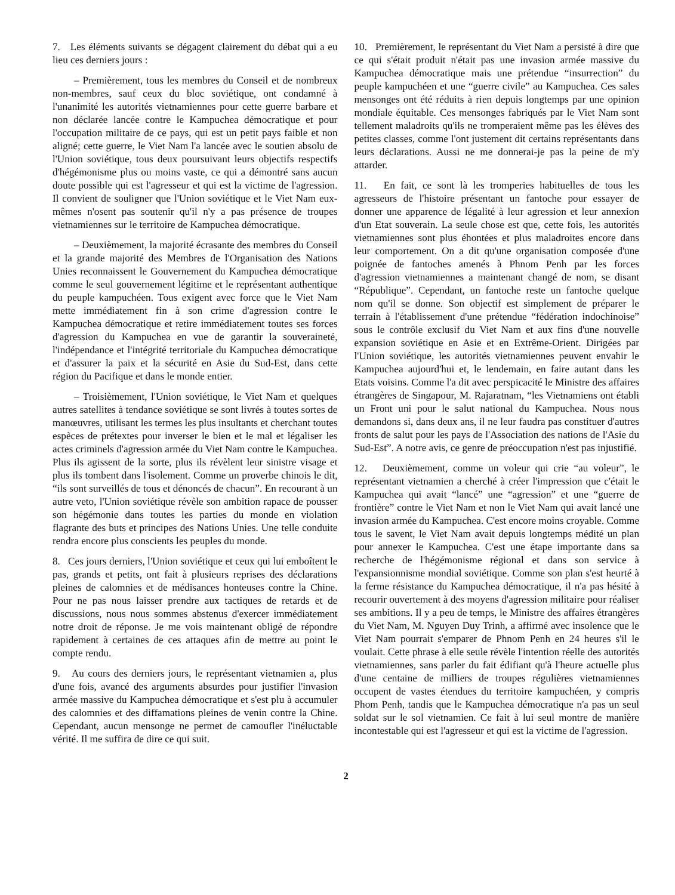7. Les éléments suivants se dégagent clairement du débat qui a eu lieu ces derniers jours :
– Premièrement, tous les membres du Conseil et de nombreux non-membres, sauf ceux du bloc soviétique, ont condamné à l'unanimité les autorités vietnamiennes pour cette guerre barbare et non déclarée lancée contre le Kampuchea démocratique et pour l'occupation militaire de ce pays, qui est un petit pays faible et non aligné; cette guerre, le Viet Nam l'a lancée avec le soutien absolu de l'Union soviétique, tous deux poursuivant leurs objectifs respectifs d'hégémonisme plus ou moins vaste, ce qui a démontré sans aucun doute possible qui est l'agresseur et qui est la victime de l'agression. Il convient de souligner que l'Union soviétique et le Viet Nam eux-mêmes n'osent pas soutenir qu'il n'y a pas présence de troupes vietnamiennes sur le territoire de Kampuchea démocratique.
– Deuxièmement, la majorité écrasante des membres du Conseil et la grande majorité des Membres de l'Organisation des Nations Unies reconnaissent le Gouvernement du Kampuchea démocratique comme le seul gouvernement légitime et le représentant authentique du peuple kampuchéen. Tous exigent avec force que le Viet Nam mette immédiatement fin à son crime d'agression contre le Kampuchea démocratique et retire immédiatement toutes ses forces d'agression du Kampuchea en vue de garantir la souveraineté, l'indépendance et l'intégrité territoriale du Kampuchea démocratique et d'assurer la paix et la sécurité en Asie du Sud-Est, dans cette région du Pacifique et dans le monde entier.
– Troisièmement, l'Union soviétique, le Viet Nam et quelques autres satellites à tendance soviétique se sont livrés à toutes sortes de manœuvres, utilisant les termes les plus insultants et cherchant toutes espèces de prétextes pour inverser le bien et le mal et légaliser les actes criminels d'agression armée du Viet Nam contre le Kampuchea. Plus ils agissent de la sorte, plus ils révèlent leur sinistre visage et plus ils tombent dans l'isolement. Comme un proverbe chinois le dit, “ils sont surveillés de tous et dénoncés de chacun”. En recourant à un autre veto, l'Union soviétique révèle son ambition rapace de pousser son hégémonie dans toutes les parties du monde en violation flagrante des buts et principes des Nations Unies. Une telle conduite rendra encore plus conscients les peuples du monde.
8. Ces jours derniers, l'Union soviétique et ceux qui lui emboîtent le pas, grands et petits, ont fait à plusieurs reprises des déclarations pleines de calomnies et de médisances honteuses contre la Chine. Pour ne pas nous laisser prendre aux tactiques de retards et de discussions, nous nous sommes abstenus d'exercer immédiatement notre droit de réponse. Je me vois maintenant obligé de répondre rapidement à certaines de ces attaques afin de mettre au point le compte rendu.
9. Au cours des derniers jours, le représentant vietnamien a, plus d'une fois, avancé des arguments absurdes pour justifier l'invasion armée massive du Kampuchea démocratique et s'est plu à accumuler des calomnies et des diffamations pleines de venin contre la Chine. Cependant, aucun mensonge ne permet de camoufler l'inéluctable vérité. Il me suffira de dire ce qui suit.
10. Premièrement, le représentant du Viet Nam a persisté à dire que ce qui s'était produit n'était pas une invasion armée massive du Kampuchea démocratique mais une prétendue “insurrection” du peuple kampuchéen et une “guerre civile” au Kampuchea. Ces sales mensonges ont été réduits à rien depuis longtemps par une opinion mondiale équitable. Ces mensonges fabriqués par le Viet Nam sont tellement maladroits qu'ils ne tromperaient même pas les élèves des petites classes, comme l'ont justement dit certains représentants dans leurs déclarations. Aussi ne me donnerai-je pas la peine de m'y attarder.
11. En fait, ce sont là les tromperies habituelles de tous les agresseurs de l'histoire présentant un fantoche pour essayer de donner une apparence de légalité à leur agression et leur annexion d'un Etat souverain. La seule chose est que, cette fois, les autorités vietnamiennes sont plus éhontées et plus maladroites encore dans leur comportement. On a dit qu'une organisation composée d'une poignée de fantoches amenés à Phnom Penh par les forces d'agression vietnamiennes a maintenant changé de nom, se disant “République”. Cependant, un fantoche reste un fantoche quelque nom qu'il se donne. Son objectif est simplement de préparer le terrain à l'établissement d'une prétendue “fédération indochinoise” sous le contrôle exclusif du Viet Nam et aux fins d'une nouvelle expansion soviétique en Asie et en Extrême-Orient. Dirigées par l'Union soviétique, les autorités vietnamiennes peuvent envahir le Kampuchea aujourd'hui et, le lendemain, en faire autant dans les Etats voisins. Comme l'a dit avec perspicacité le Ministre des affaires étrangères de Singapour, M. Rajaratnam, “les Vietnamiens ont établi un Front uni pour le salut national du Kampuchea. Nous nous demandons si, dans deux ans, il ne leur faudra pas constituer d'autres fronts de salut pour les pays de l'Association des nations de l'Asie du Sud-Est”. A notre avis, ce genre de préoccupation n'est pas injustifié.
12. Deuxièmement, comme un voleur qui crie “au voleur”, le représentant vietnamien a cherché à créer l'impression que c'était le Kampuchea qui avait “lancé” une “agression” et une “guerre de frontière” contre le Viet Nam et non le Viet Nam qui avait lancé une invasion armée du Kampuchea. C'est encore moins croyable. Comme tous le savent, le Viet Nam avait depuis longtemps médité un plan pour annexer le Kampuchea. C'est une étape importante dans sa recherche de l'hégémonisme régional et dans son service à l'expansionnisme mondial soviétique. Comme son plan s'est heurté à la ferme résistance du Kampuchea démocratique, il n'a pas hésité à recourir ouvertement à des moyens d'agression militaire pour réaliser ses ambitions. Il y a peu de temps, le Ministre des affaires étrangères du Viet Nam, M. Nguyen Duy Trinh, a affirmé avec insolence que le Viet Nam pourrait s'emparer de Phnom Penh en 24 heures s'il le voulait. Cette phrase à elle seule révèle l'intention réelle des autorités vietnamiennes, sans parler du fait édifiant qu'à l'heure actuelle plus d'une centaine de milliers de troupes régulières vietnamiennes occupent de vastes étendues du territoire kampuchéen, y compris Phom Penh, tandis que le Kampuchea démocratique n'a pas un seul soldat sur le sol vietnamien. Ce fait à lui seul montre de manière incontestable qui est l'agresseur et qui est la victime de l'agression.
2